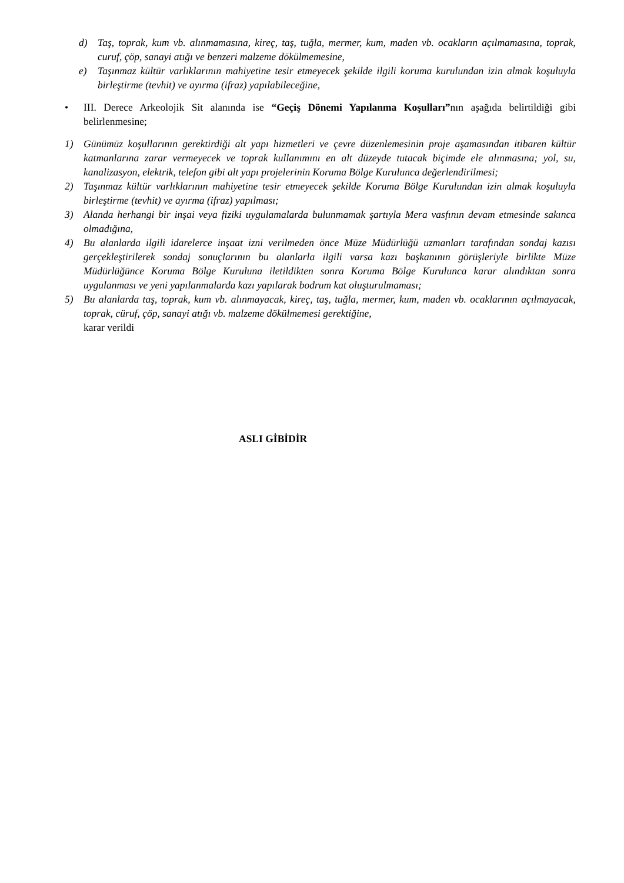d) Taş, toprak, kum vb. alınmamasına, kireç, taş, tuğla, mermer, kum, maden vb. ocakların açılmamasına, toprak, curuf, çöp, sanayi atığı ve benzeri malzeme dökülmemesine,
e) Taşınmaz kültür varlıklarının mahiyetine tesir etmeyecek şekilde ilgili koruma kurulundan izin almak koşuluyla birleştirme (tevhit) ve ayırma (ifraz) yapılabileceğine,
• III. Derece Arkeolojik Sit alanında ise “Geçiş Dönemi Yapılanma Koşulları”nın aşağıda belirtildiği gibi belirlenmesine;
1) Günümüz koşullarının gerektirdiği alt yapı hizmetleri ve çevre düzenlemesinin proje aşamasından itibaren kültür katmanlarına zarar vermeyecek ve toprak kullanımını en alt düzeyde tutacak biçimde ele alınmasına; yol, su, kanalizasyon, elektrik, telefon gibi alt yapı projelerinin Koruma Bölge Kurulunca değerlendirilmesi;
2) Taşınmaz kültür varlıklarının mahiyetine tesir etmeyecek şekilde Koruma Bölge Kurulundan izin almak koşuluyla birleştirme (tevhit) ve ayırma (ifraz) yapılması;
3) Alanda herhangi bir inşai veya fiziki uygulamalarda bulunmamak şartıyla Mera vasfının devam etmesinde sakınca olmadığına,
4) Bu alanlarda ilgili idarelerce inşaat izni verilmeden önce Müze Müdürlüğü uzmanları tarafından sondaj kazısı gerçekleştirilerek sondaj sonuçlarının bu alanlarla ilgili varsa kazı başkanının görüşleriyle birlikte Müze Müdürlüğünce Koruma Bölge Kuruluna iletildikten sonra Koruma Bölge Kurulunca karar alındıktan sonra uygulanması ve yeni yapılanmalarda kazı yapılarak bodrum kat oluşturulmaması;
5) Bu alanlarda taş, toprak, kum vb. alınmayacak, kireç, taş, tuğla, mermer, kum, maden vb. ocaklarının açılmayacak, toprak, cüruf, çöp, sanayi atığı vb. malzeme dökülmemesi gerektiğine,
karar verildi
ASLI GİBİDİR